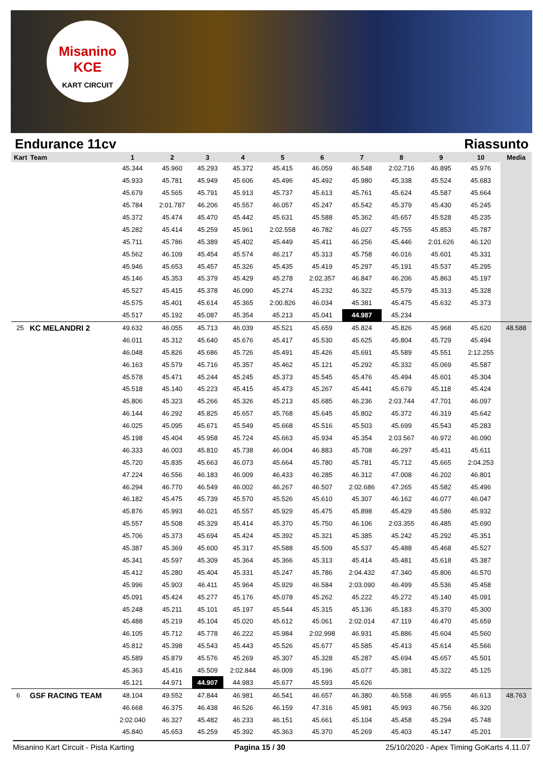Misanino
KCE
KART CIRCUIT
Endurance 11cv Riassunto
| Kart | Team | 1 | 2 | 3 | 4 | 5 | 6 | 7 | 8 | 9 | 10 | Media |
| --- | --- | --- | --- | --- | --- | --- | --- | --- | --- | --- | --- | --- |
| | | 45.344 | 45.960 | 45.293 | 45.372 | 45.415 | 46.059 | 46.548 | 2:02.716 | 46.895 | 45.976 | |
| | | 45.933 | 45.781 | 45.949 | 45.606 | 45.496 | 45.492 | 45.980 | 45.338 | 45.524 | 45.683 | |
| | | 45.679 | 45.565 | 45.791 | 45.913 | 45.737 | 45.613 | 45.761 | 45.624 | 45.587 | 45.664 | |
| | | 45.784 | 2:01.787 | 46.206 | 45.557 | 46.057 | 45.247 | 45.542 | 45.379 | 45.430 | 45.245 | |
| | | 45.372 | 45.474 | 45.470 | 45.442 | 45.631 | 45.588 | 45.362 | 45.657 | 45.528 | 45.235 | |
| | | 45.282 | 45.414 | 45.259 | 45.961 | 2:02.558 | 46.782 | 46.027 | 45.755 | 45.853 | 45.787 | |
| | | 45.711 | 45.786 | 45.389 | 45.402 | 45.449 | 45.411 | 46.256 | 45.446 | 2:01.626 | 46.120 | |
| | | 45.562 | 46.109 | 45.454 | 45.574 | 46.217 | 45.313 | 45.758 | 46.016 | 45.601 | 45.331 | |
| | | 45.946 | 45.653 | 45.457 | 45.326 | 45.435 | 45.419 | 45.297 | 45.191 | 45.537 | 45.295 | |
| | | 45.146 | 45.353 | 45.379 | 45.429 | 45.278 | 2:02.357 | 46.847 | 46.206 | 45.863 | 45.197 | |
| | | 45.527 | 45.415 | 45.378 | 46.090 | 45.274 | 45.232 | 46.322 | 45.579 | 45.313 | 45.328 | |
| | | 45.575 | 45.401 | 45.614 | 45.365 | 2:00.826 | 46.034 | 45.381 | 45.475 | 45.632 | 45.373 | |
| | | 45.517 | 45.192 | 45.087 | 45.354 | 45.213 | 45.041 | 44.987 | 45.234 | | | |
| 25 | KC MELANDRI 2 | 49.632 | 46.055 | 45.713 | 46.039 | 45.521 | 45.659 | 45.824 | 45.826 | 45.968 | 45.620 | 48.588 |
| | | 46.011 | 45.312 | 45.640 | 45.676 | 45.417 | 45.530 | 45.625 | 45.804 | 45.729 | 45.494 | |
| | | 46.048 | 45.826 | 45.686 | 45.726 | 45.491 | 45.426 | 45.691 | 45.589 | 45.551 | 2:12.255 | |
| | | 46.163 | 45.579 | 45.716 | 45.357 | 45.462 | 45.121 | 45.292 | 45.332 | 45.069 | 45.587 | |
| | | 45.578 | 45.471 | 45.244 | 45.245 | 45.373 | 45.545 | 45.476 | 45.494 | 45.601 | 45.304 | |
| | | 45.518 | 45.140 | 45.223 | 45.415 | 45.473 | 45.267 | 45.441 | 45.679 | 45.118 | 45.424 | |
| | | 45.806 | 45.323 | 45.266 | 45.326 | 45.213 | 45.685 | 46.236 | 2:03.744 | 47.701 | 46.097 | |
| | | 46.144 | 46.292 | 45.825 | 45.657 | 45.768 | 45.645 | 45.802 | 45.372 | 46.319 | 45.642 | |
| | | 46.025 | 45.095 | 45.671 | 45.549 | 45.668 | 45.516 | 45.503 | 45.699 | 45.543 | 45.283 | |
| | | 45.198 | 45.404 | 45.958 | 45.724 | 45.663 | 45.934 | 45.354 | 2:03.567 | 46.972 | 46.090 | |
| | | 46.333 | 46.003 | 45.810 | 45.738 | 46.004 | 46.883 | 45.708 | 46.297 | 45.411 | 45.611 | |
| | | 45.720 | 45.835 | 45.663 | 46.073 | 45.664 | 45.780 | 45.781 | 45.712 | 45.665 | 2:04.253 | |
| | | 47.224 | 46.556 | 46.183 | 46.009 | 46.433 | 46.285 | 46.312 | 47.008 | 46.202 | 46.801 | |
| | | 46.294 | 46.770 | 46.549 | 46.002 | 46.267 | 46.507 | 2:02.686 | 47.265 | 45.582 | 45.496 | |
| | | 46.182 | 45.475 | 45.739 | 45.570 | 45.526 | 45.610 | 45.307 | 46.162 | 46.077 | 46.047 | |
| | | 45.876 | 45.993 | 46.021 | 45.557 | 45.929 | 45.475 | 45.898 | 45.429 | 45.586 | 45.932 | |
| | | 45.557 | 45.508 | 45.329 | 45.414 | 45.370 | 45.750 | 46.106 | 2:03.355 | 46.485 | 45.690 | |
| | | 45.706 | 45.373 | 45.694 | 45.424 | 45.392 | 45.321 | 45.385 | 45.242 | 45.292 | 45.351 | |
| | | 45.387 | 45.369 | 45.600 | 45.317 | 45.588 | 45.509 | 45.537 | 45.488 | 45.468 | 45.527 | |
| | | 45.341 | 45.597 | 45.309 | 45.364 | 45.366 | 45.313 | 45.414 | 45.481 | 45.618 | 45.387 | |
| | | 45.412 | 45.280 | 45.404 | 45.331 | 45.247 | 45.786 | 2:04.432 | 47.340 | 45.806 | 46.570 | |
| | | 45.996 | 45.903 | 46.411 | 45.964 | 45.929 | 46.584 | 2:03.090 | 46.499 | 45.536 | 45.458 | |
| | | 45.091 | 45.424 | 45.277 | 45.176 | 45.078 | 45.262 | 45.222 | 45.272 | 45.140 | 45.091 | |
| | | 45.248 | 45.211 | 45.101 | 45.197 | 45.544 | 45.315 | 45.136 | 45.183 | 45.370 | 45.300 | |
| | | 45.488 | 45.219 | 45.104 | 45.020 | 45.612 | 45.061 | 2:02.014 | 47.119 | 46.470 | 45.659 | |
| | | 46.105 | 45.712 | 45.778 | 46.222 | 45.984 | 2:02.998 | 46.931 | 45.886 | 45.604 | 45.560 | |
| | | 45.812 | 45.398 | 45.543 | 45.443 | 45.526 | 45.677 | 45.585 | 45.413 | 45.614 | 45.566 | |
| | | 45.589 | 45.879 | 45.576 | 45.269 | 45.307 | 45.328 | 45.287 | 45.694 | 45.657 | 45.501 | |
| | | 45.363 | 45.416 | 45.509 | 2:02.844 | 46.009 | 45.196 | 45.077 | 45.381 | 45.322 | 45.125 | |
| | | 45.121 | 44.971 | 44.907 | 44.983 | 45.677 | 45.593 | 45.626 | | | | |
| 6 | GSF RACING TEAM | 48.104 | 49.552 | 47.844 | 46.981 | 46.541 | 46.657 | 46.380 | 46.558 | 46.955 | 46.613 | 48.763 |
| | | 46.668 | 46.375 | 46.438 | 46.526 | 46.159 | 47.316 | 45.981 | 45.993 | 46.756 | 46.320 | |
| | | 2:02.040 | 46.327 | 45.482 | 46.233 | 46.151 | 45.661 | 45.104 | 45.458 | 45.294 | 45.748 | |
| | | 45.840 | 45.653 | 45.259 | 45.392 | 45.363 | 45.370 | 45.269 | 45.403 | 45.147 | 45.201 | |
Misanino Kart Circuit - Pista Karting Pagina 15 / 30 25/10/2020 - Apex Timing GoKarts 4.11.07